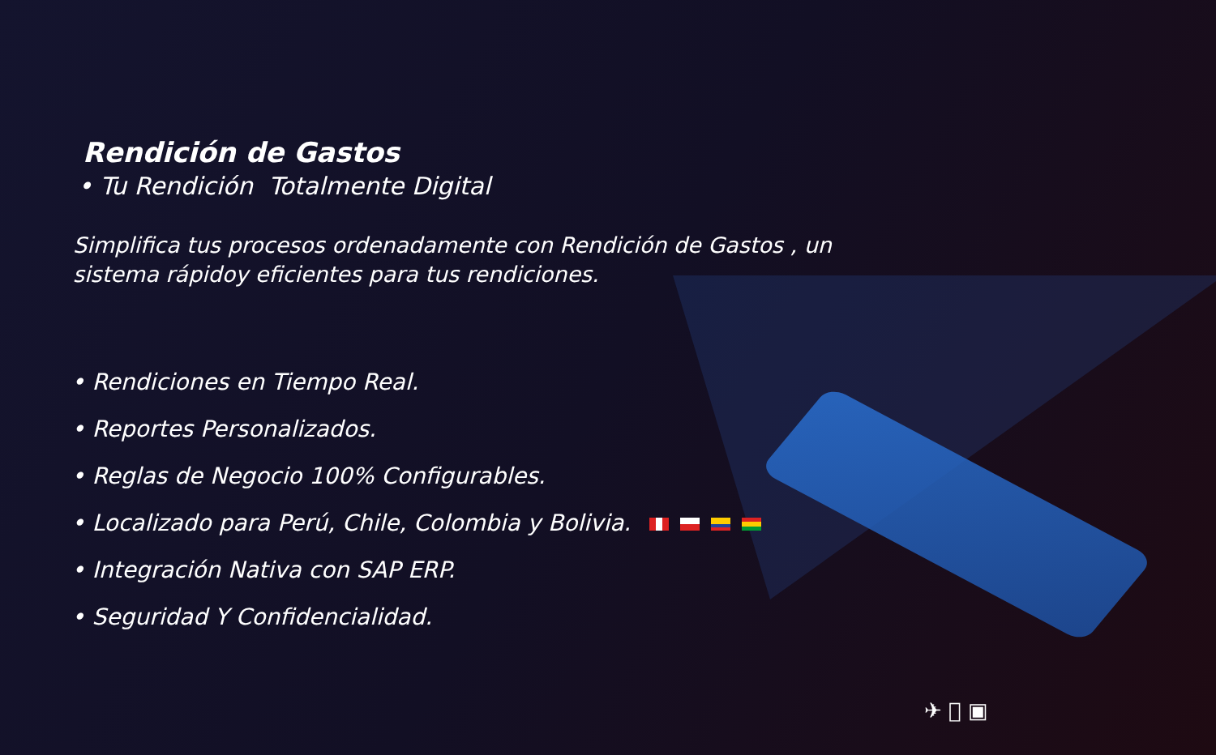Rendición de Gastos
• Tu Rendición Totalmente Digital
Simplifica tus procesos ordenadamente con Rendición de Gastos , un sistema rápidoy eficientes para tus rendiciones.
• Rendiciones en Tiempo Real.
• Reportes Personalizados.
• Reglas de Negocio 100% Configurables.
• Localizado para Perú, Chile, Colombia y Bolivia.
• Integración Nativa con SAP ERP.
• Seguridad Y Confidencialidad.
✈  ▣